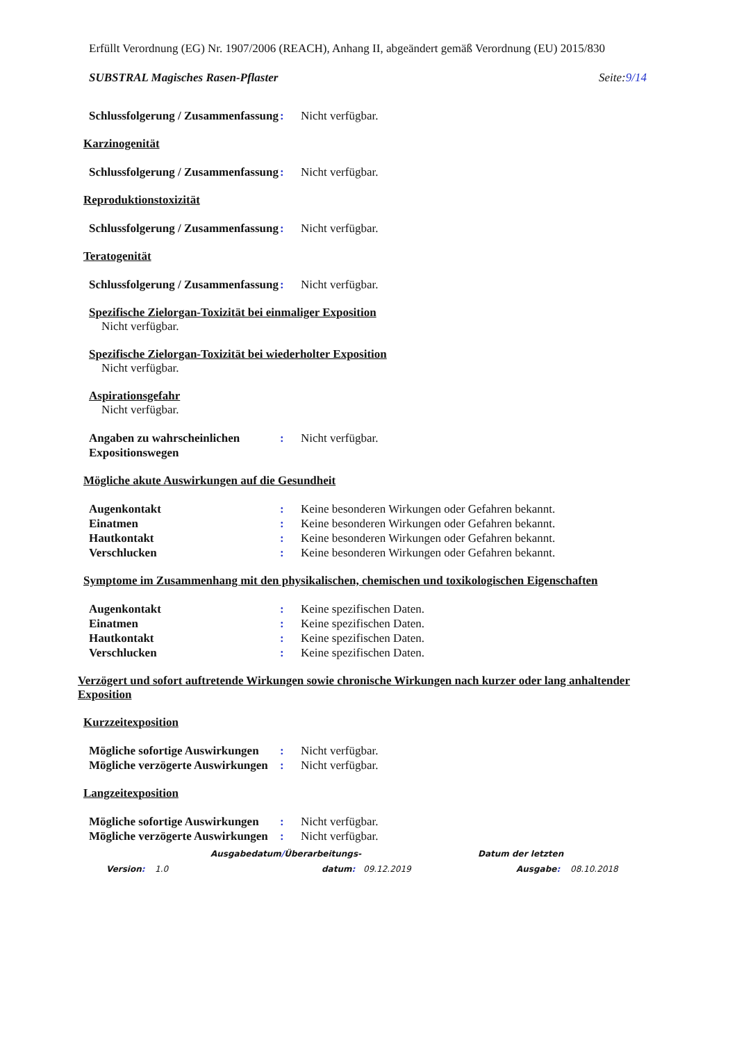Erfüllt Verordnung (EG) Nr. 1907/2006 (REACH), Anhang II, abgeändert gemäß Verordnung (EU) 2015/830
SUBSTRAL Magisches Rasen-Pflaster Seite:9/14
Schlussfolgerung / Zusammenfassung
: Nicht verfügbar.
Karzinogenität
Schlussfolgerung / Zusammenfassung
: Nicht verfügbar.
Reproduktionstoxizität
Schlussfolgerung / Zusammenfassung
: Nicht verfügbar.
Teratogenität
Schlussfolgerung / Zusammenfassung
: Nicht verfügbar.
Spezifische Zielorgan-Toxizität bei einmaliger Exposition
Nicht verfügbar.
Spezifische Zielorgan-Toxizität bei wiederholter Exposition
Nicht verfügbar.
Aspirationsgefahr
Nicht verfügbar.
Angaben zu wahrscheinlichen Expositionswegen
: Nicht verfügbar.
Mögliche akute Auswirkungen auf die Gesundheit
Augenkontakt : Keine besonderen Wirkungen oder Gefahren bekannt.
Einatmen : Keine besonderen Wirkungen oder Gefahren bekannt.
Hautkontakt : Keine besonderen Wirkungen oder Gefahren bekannt.
Verschlucken : Keine besonderen Wirkungen oder Gefahren bekannt.
Symptome im Zusammenhang mit den physikalischen, chemischen und toxikologischen Eigenschaften
Augenkontakt : Keine spezifischen Daten.
Einatmen : Keine spezifischen Daten.
Hautkontakt : Keine spezifischen Daten.
Verschlucken : Keine spezifischen Daten.
Verzögert und sofort auftretende Wirkungen sowie chronische Wirkungen nach kurzer oder lang anhaltender Exposition
Kurzzeitexposition
Mögliche sofortige Auswirkungen
: Nicht verfügbar.
Mögliche verzögerte Auswirkungen
: Nicht verfügbar.
Langzeitexposition
Mögliche sofortige Auswirkungen
: Nicht verfügbar.
Mögliche verzögerte Auswirkungen
: Nicht verfügbar.
Ausgabedatum/Überarbeitungs- Datum der letzten
Version: 1.0 datum: 09.12.2019 Ausgabe: 08.10.2018